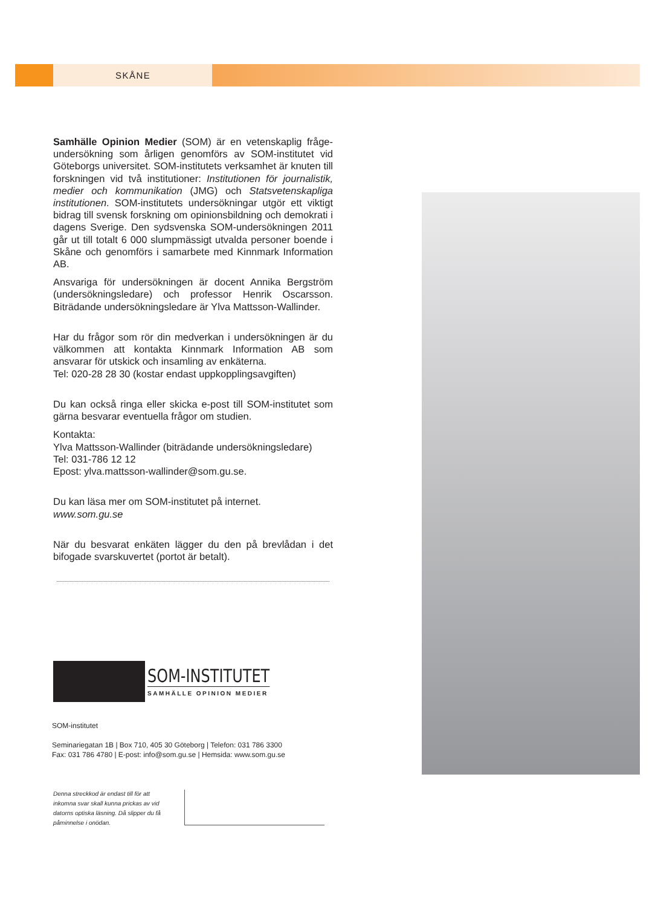SKÅNE
Samhälle Opinion Medier (SOM) är en vetenskaplig fråge­undersökning som årligen genomförs av SOM-institutet vid Göteborgs universitet. SOM-institutets verksamhet är knuten till forskningen vid två institutioner: Institutionen för journalistik, medier och kommunikation (JMG) och Statsvetenskapliga institutionen. SOM-institutets undersökningar utgör ett viktigt bidrag till svensk forskning om opinionsbildning och demokrati i dagens Sverige. Den sydsvenska SOM-undersökningen 2011 går ut till totalt 6 000 slumpmässigt utvalda personer boende i Skåne och genomförs i samarbete med Kinnmark Information AB.
Ansvariga för undersökningen är docent Annika Bergström (undersökningsledare) och professor Henrik Oscarsson. Biträdande undersökningsledare är Ylva Mattsson-Wallinder.
Har du frågor som rör din medverkan i undersökningen är du välkommen att kontakta Kinnmark Information AB som ansvarar för utskick och insamling av enkäterna.
Tel: 020-28 28 30 (kostar endast uppkopplingsavgiften)
Du kan också ringa eller skicka e-post till SOM-institutet som gärna besvarar eventuella frågor om studien.
Kontakta:
Ylva Mattsson-Wallinder (biträdande undersökningsledare)
Tel: 031-786 12 12
Epost: ylva.mattsson-wallinder@som.gu.se.
Du kan läsa mer om SOM-institutet på internet.
www.som.gu.se
När du besvarat enkäten lägger du den på brevlådan i det bifogade svarskuvertet (portot är betalt).
SOM-INSTITUTET
SAMHÄLLE OPINION MEDIER
SOM-institutet
Seminariegatan 1B | Box 710, 405 30 Göteborg | Telefon: 031 786 3300
Fax: 031 786 4780 | E-post: info@som.gu.se | Hemsida: www.som.gu.se
Denna streckkod är endast till för att inkomna svar skall kunna prickas av vid datorns optiska läsning. Då slipper du få påminnelse i onödan.